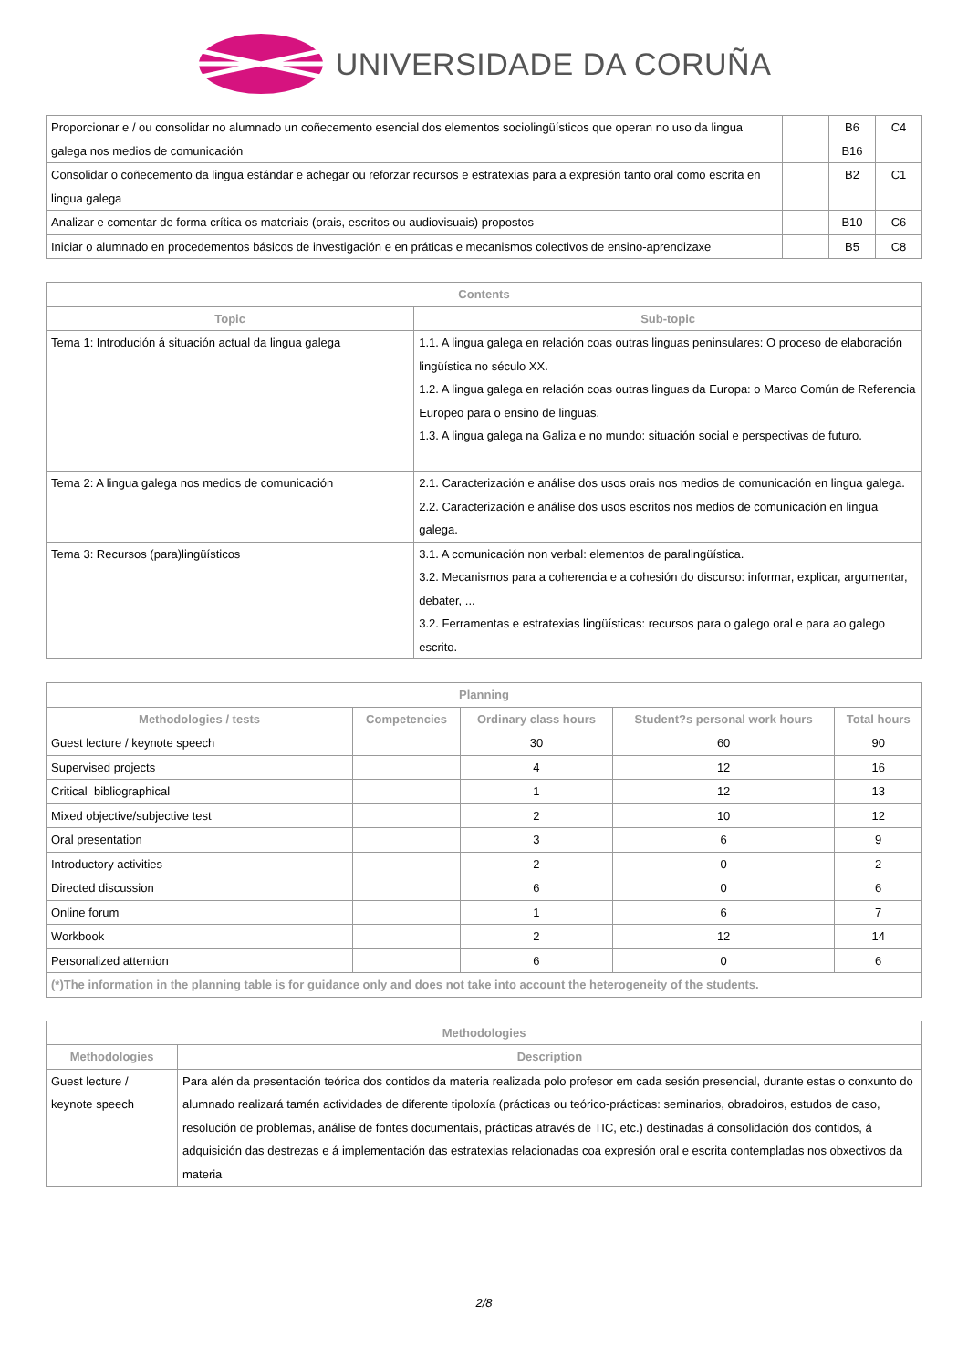UNIVERSIDADE DA CORUÑA
| Proporcionar e / ou consolidar no alumnado un coñecemento esencial dos elementos sociolingüísticos que operan no uso da lingua galega nos medios de comunicación | | B6 B16 | C4 |
| Consolidar o coñecemento da lingua estándar e achegar ou reforzar recursos e estratexias para a expresión tanto oral como escrita en lingua galega | | B2 | C1 |
| Analizar e comentar de forma crítica os materiais (orais, escritos ou audiovisuais) propostos | | B10 | C6 |
| Iniciar o alumnado en procedementos básicos de investigación e en práticas e mecanismos colectivos de ensino-aprendizaxe | | B5 | C8 |
| Contents | |
| --- | --- |
| Topic | Sub-topic |
| Tema 1: Introdución á situación actual da lingua galega | 1.1. A lingua galega en relación coas outras linguas peninsulares: O proceso de elaboración lingüística no século XX. 1.2. A lingua galega en relación coas outras linguas da Europa: o Marco Común de Referencia Europeo para o ensino de linguas. 1.3. A lingua galega na Galiza e no mundo: situación social e perspectivas de futuro. |
| Tema 2: A lingua galega nos medios de comunicación | 2.1. Caracterización e análise dos usos orais nos medios de comunicación en lingua galega. 2.2. Caracterización e análise dos usos escritos nos medios de comunicación en lingua galega. |
| Tema 3: Recursos (para)lingüísticos | 3.1. A comunicación non verbal: elementos de paralingüística. 3.2. Mecanismos para a coherencia e a cohesión do discurso: informar, explicar, argumentar, debater, ... 3.2. Ferramentas e estratexias lingüísticas: recursos para o galego oral e para ao galego escrito. |
| Planning | | | | |
| --- | --- | --- | --- | --- |
| Methodologies / tests | Competencies | Ordinary class hours | Student?s personal work hours | Total hours |
| Guest lecture / keynote speech | | 30 | 60 | 90 |
| Supervised projects | | 4 | 12 | 16 |
| Critical bibliographical | | 1 | 12 | 13 |
| Mixed objective/subjective test | | 2 | 10 | 12 |
| Oral presentation | | 3 | 6 | 9 |
| Introductory activities | | 2 | 0 | 2 |
| Directed discussion | | 6 | 0 | 6 |
| Online forum | | 1 | 6 | 7 |
| Workbook | | 2 | 12 | 14 |
| Personalized attention | | 6 | 0 | 6 |
| (*)The information in the planning table is for guidance only and does not take into account the heterogeneity of the students. | | | | |
| Methodologies | |
| --- | --- |
| Methodologies | Description |
| Guest lecture / keynote speech | Para alén da presentación teórica dos contidos da materia realizada polo profesor em cada sesión presencial, durante estas o conxunto do alumnado realizará tamén actividades de diferente tipoloxía (prácticas ou teórico-prácticas: seminarios, obradoiros, estudos de caso, resolución de problemas, análise de fontes documentais, prácticas através de TIC, etc.) destinadas á consolidación dos contidos, á adquisición das destrezas e á implementación das estratexias relacionadas coa expresión oral e escrita contempladas nos obxectivos da materia |
2/8